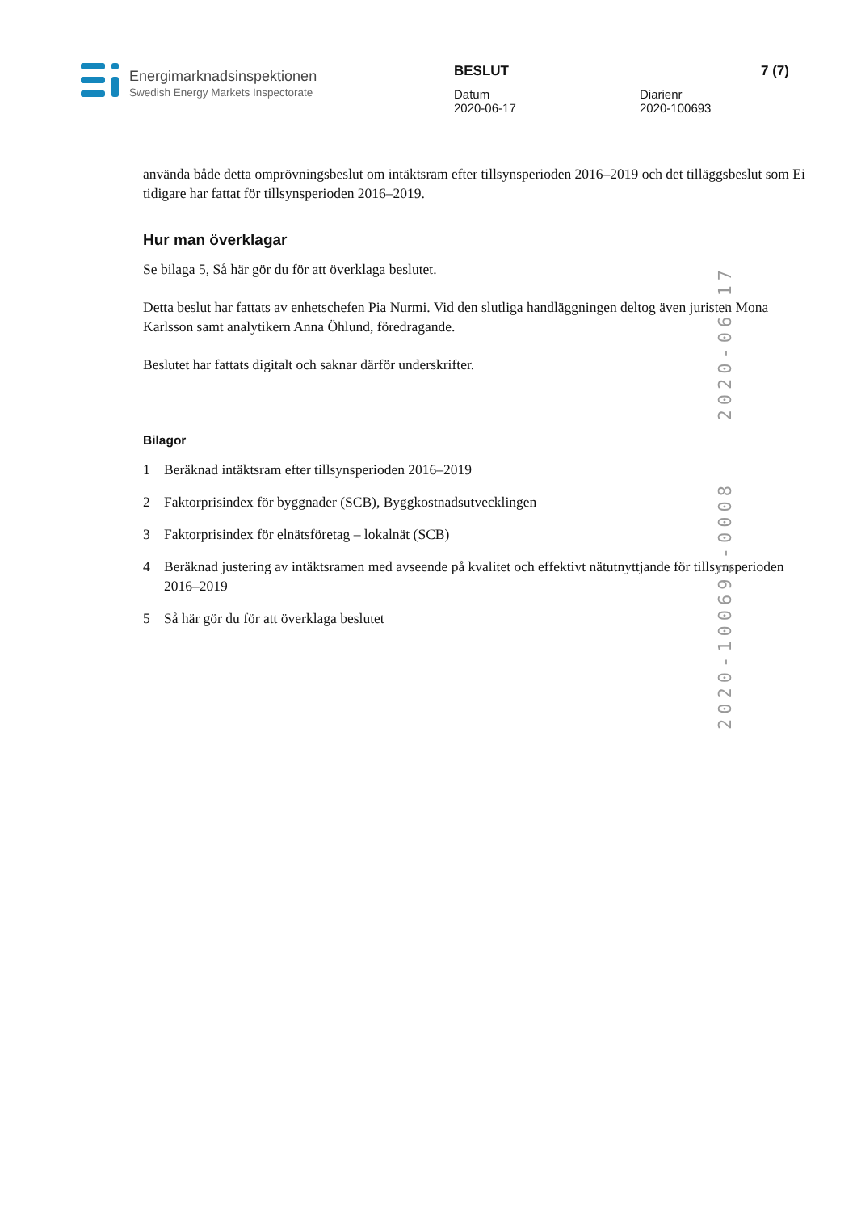Energimarknadsinspektionen
Swedish Energy Markets Inspectorate
BESLUT
Datum
2020-06-17
Diarienr
2020-100693
7 (7)
använda både detta omprövningsbeslut om intäktsram efter tillsynsperioden 2016–2019 och det tilläggsbeslut som Ei tidigare har fattat för tillsynsperioden 2016–2019.
Hur man överklagar
Se bilaga 5, Så här gör du för att överklaga beslutet.
Detta beslut har fattats av enhetschefen Pia Nurmi. Vid den slutliga handläggningen deltog även juristen Mona Karlsson samt analytikern Anna Öhlund, föredragande.
Beslutet har fattats digitalt och saknar därför underskrifter.
Bilagor
1 Beräknad intäktsram efter tillsynsperioden 2016–2019
2 Faktorprisindex för byggnader (SCB), Byggkostnadsutvecklingen
3 Faktorprisindex för elnätsföretag – lokalnät (SCB)
4 Beräknad justering av intäktsramen med avseende på kvalitet och effektivt nätutnyttjande för tillsynsperioden 2016–2019
5 Så här gör du för att överklaga beslutet
2020-06-17
2020-100693-0008